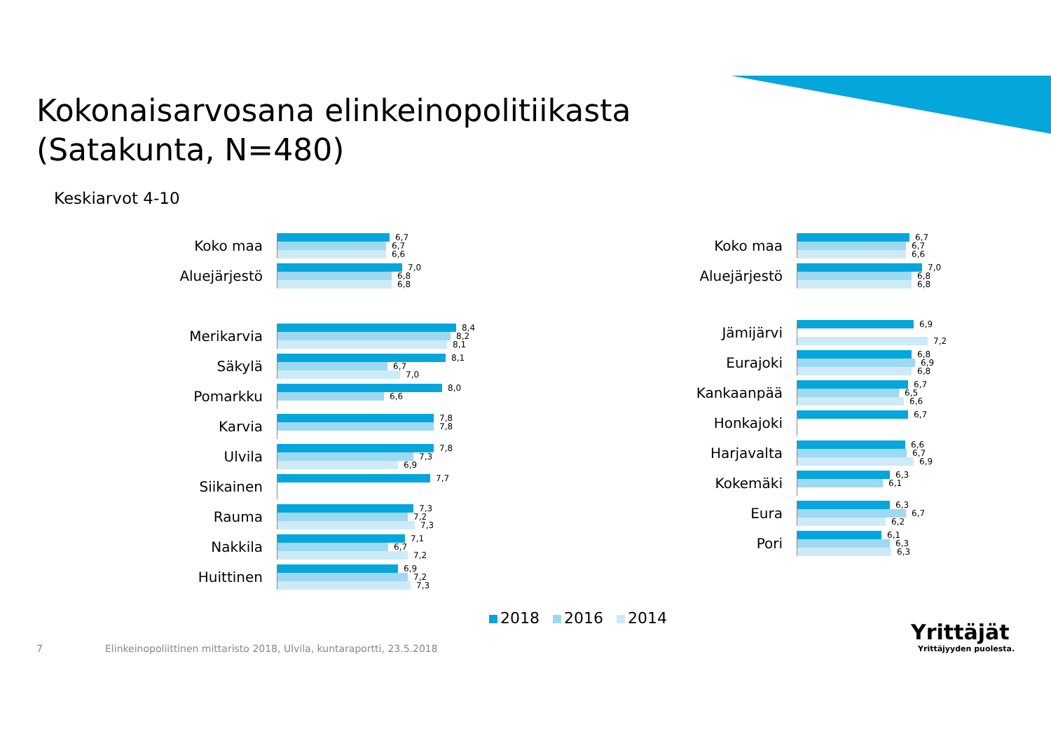Kokonaisarvosana elinkeinopolitiikasta
(Satakunta, N=480)
Keskiarvot 4-10
Koko maa
6,7
6,7
6,6
Aluejärjestö
7,0
6,8
6,8
Merikarvia
8,4
8,2
8,1
Säkylä
8,1
6,7
7,0
Pomarkku
8,0
6,6
Karvia
7,8
7,8
Ulvila
7,8
7,3
6,9
Siikainen
7,7
Rauma
7,3
7,2
7,3
Nakkila
7,1
6,7
7,2
Huittinen
6,9
7,2
7,3
Koko maa
6,7
6,7
6,6
Aluejärjestö
7,0
6,8
6,8
Jämijärvi
6,9
7,2
Eurajoki
6,8
6,9
6,8
Kankaanpää
6,7
6,5
6,6
Honkajoki
6,7
Harjavalta
6,6
6,7
6,9
Kokemäki
6,3
6,1
Eura
6,3
6,7
6,2
Pori
6,1
6,3
6,3
2018 2016 2014
7
Elinkeinopoliittinen mittaristo 2018, Ulvila, kuntaraportti, 23.5.2018
Yrittäjät
Yrittäjyyden puolesta.